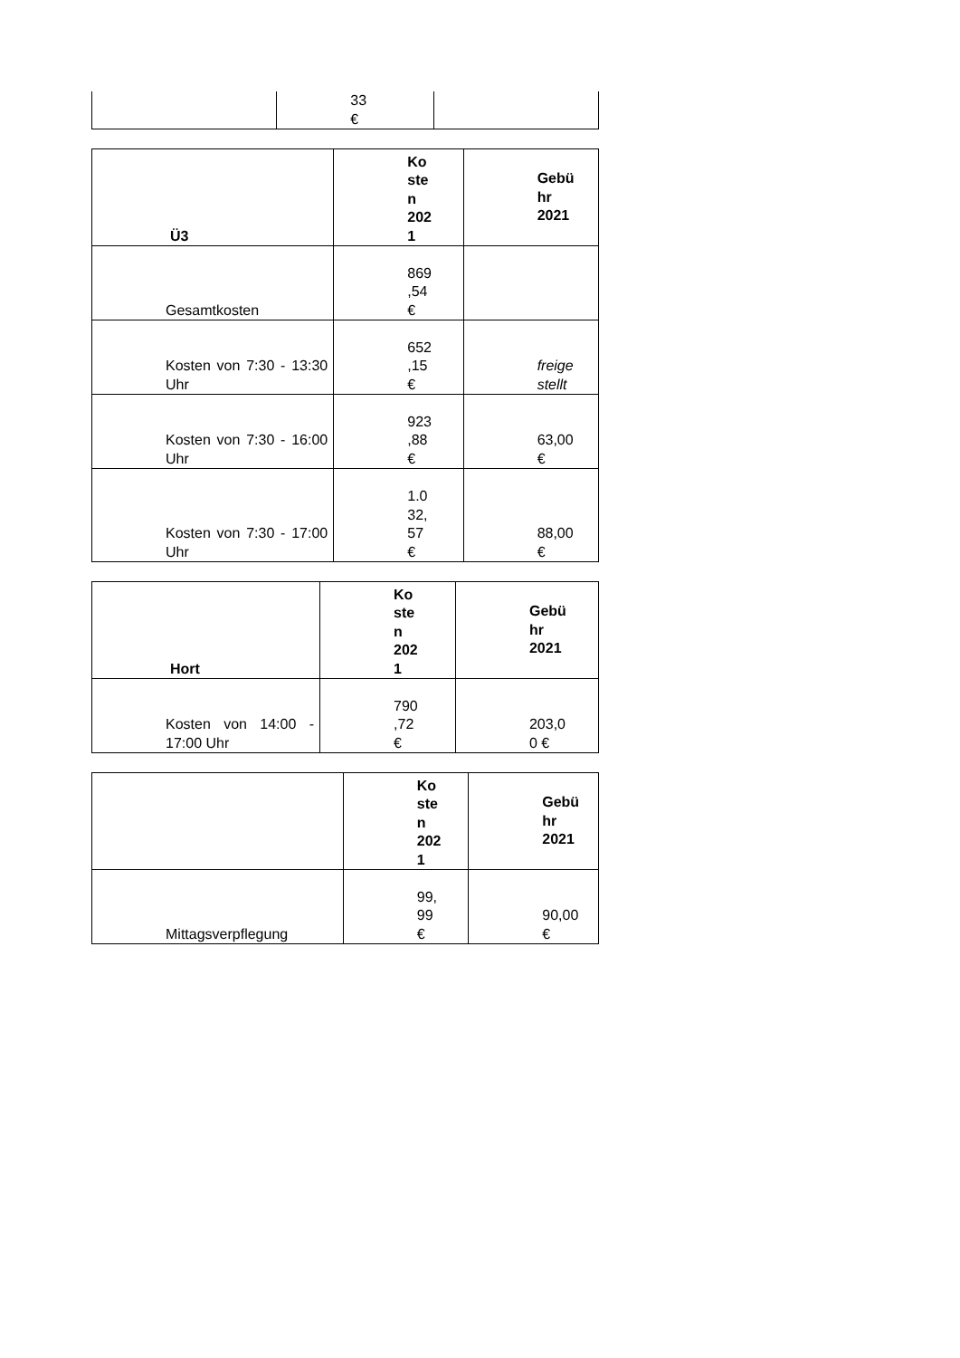| | 33 € | |
| Ü3 | Ko ste n 202 1 | Gebü hr 2021 |
| --- | --- | --- |
| Gesamtkosten | 869 ,54 € | |
| Kosten von 7:30 - 13:30 Uhr | 652 ,15 € | freige stellt |
| Kosten von 7:30 - 16:00 Uhr | 923 ,88 € | 63,00 € |
| Kosten von 7:30 - 17:00 Uhr | 1.0 32, 57 € | 88,00 € |
| Hort | Ko ste n 202 1 | Gebü hr 2021 |
| --- | --- | --- |
| Kosten von 14:00 - 17:00 Uhr | 790 ,72 € | 203,0 0 € |
| | Ko ste n 202 1 | Gebü hr 2021 |
| --- | --- | --- |
| Mittagsverpflegung | 99, 99 € | 90,00 € |